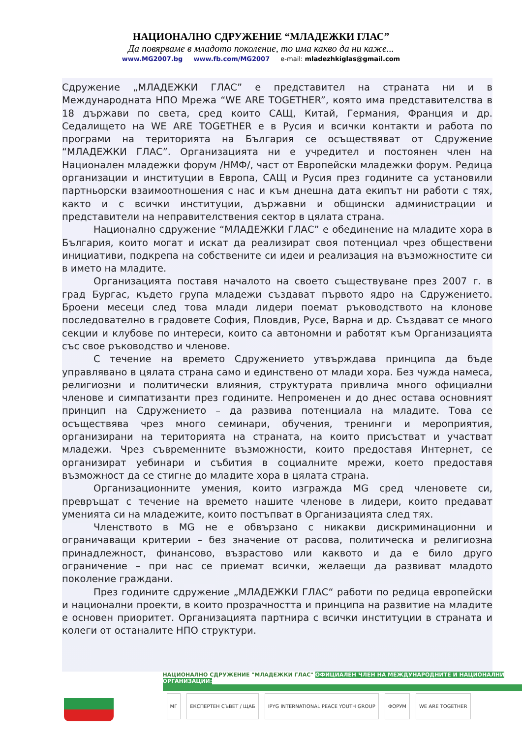НАЦИОНАЛНО СДРУЖЕНИЕ “МЛАДЕЖКИ ГЛАС”
Да повярваме в младото поколение, то има какво да ни каже...
www.MG2007.bg www.fb.com/MG2007 e-mail: mladezhkiglas@gmail.com
Сдружение „МЛАДЕЖКИ ГЛАС” е представител на страната ни и в Международната НПО Мрежа “WE ARE TOGETHER”, която има представителства в 18 държави по света, сред които САЩ, Китай, Германия, Франция и др. Седалището на WE ARE TOGETHER е в Русия и всички контакти и работа по програми на територията на България се осъществяват от Сдружение “МЛАДЕЖКИ ГЛАС”. Организацията ни е учредител и постоянен член на Национален младежки форум /НМФ/, част от Европейски младежки форум. Редица организации и институции в Европа, САЩ и Русия през годините са установили партньорски взаимоотношения с нас и към днешна дата екипът ни работи с тях, както и с всички институции, държавни и общински администрации и представители на неправителствения сектор в цялата страна.
Национално сдружение “МЛАДЕЖКИ ГЛАС” е обединение на младите хора в България, които могат и искат да реализират своя потенциал чрез обществени инициативи, подкрепа на собствените си идеи и реализация на възможностите си в името на младите.
Организацията поставя началото на своето съществуване през 2007 г. в град Бургас, където група младежи създават първото ядро на Сдружението. Броени месеци след това млади лидери поемат ръководството на клонове последователно в градовете София, Пловдив, Русе, Варна и др. Създават се много секции и клубове по интереси, които са автономни и работят към Организацията със свое ръководство и членове.
С течение на времето Сдружението утвърждава принципа да бъде управлявано в цялата страна само и единствено от млади хора. Без чужда намеса, религиозни и политически влияния, структурата привлича много официални членове и симпатизанти през годините. Непроменен и до днес остава основният принцип на Сдружението – да развива потенциала на младите. Това се осъществява чрез много семинари, обучения, тренинги и мероприятия, организирани на територията на страната, на които присъстват и участват младежи. Чрез съвременните възможности, които предоставя Интернет, се организират уебинари и събития в социалните мрежи, което предоставя възможност да се стигне до младите хора в цялата страна.
Организационните умения, които изгражда MG сред членовете си, превръщат с течение на времето нашите членове в лидери, които предават уменията си на младежите, които постъпват в Организацията след тях.
Членството в MG не е обвързано с никакви дискриминационни и ограничаващи критерии – без значение от расова, политическа и религиозна принадлежност, финансово, възрастово или каквото и да е било друго ограничение – при нас се приемат всички, желаещи да развиват младото поколение граждани.
През годините сдружение „МЛАДЕЖКИ ГЛАС“ работи по редица европейски и национални проекти, в които прозрачността и принципа на развитие на младите е основен приоритет. Организацията партнира с всички институции в страната и колеги от останалите НПО структури.
НАЦИОНАЛНО СДРУЖЕНИЕ "МЛАДЕЖКИ ГЛАС" ОФИЦИАЛЕН ЧЛЕН НА МЕЖДУНАРОДНИТЕ И НАЦИОНАЛНИ ОРГАНИЗАЦИИ:
МГ ЕКСПЕРТЕН СЪВЕТ / ЩАБ IPYG INTERNATIONAL PEACE YOUTH GROUP
ФОРУМ WE ARE TOGETHER